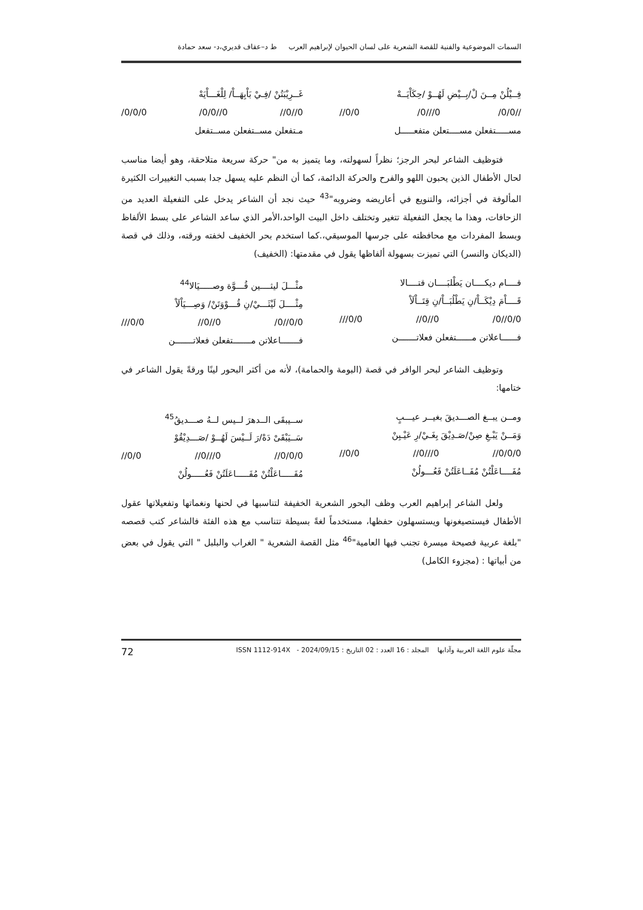السمات الموضوعية والفنية للقصة الشعرية على لسان الحيوان لإبراهيم العرب ط د–عفاف قديري،د- سعد حمادة
فِــيْلُنْ مِــنَ لْ/بِــيْضِ لَهُــوْ /حِكَاْيَــهْ
/0/0// /0///0 //0/0
مســـــتفعلن مســــتعلن متفعـــــل
غَــرِيْبَتُنْ /فِـيْ بَاْبِهَــاْ/ لِلْغَـــاْيَهْ
//0//0 /0/0//0 /0/0/0
مـتفعلن مســتفعلن مســتفعل
فتوظيف الشاعر لبحر الرجز؛ نظراً لسهولته، وما يتميز به من" حركة سريعة متلاحقة، وهو أيضا مناسب لحال الأطفال الذين يحبون اللهو والفرح والحركة الدائمة، كما أن النظم عليه يسهل جدا بسبب التغييرات الكثيرة المألوفة في أجزائه، والتنويع في أعاريضه وضروبه"<sup>43</sup> حيث نجد أن الشاعر يدخل على التفعيلة العديد من الزحافات، وهذا ما يجعل التفعيلة تتغير وتختلف داخل البيت الواحد،الأمر الذي ساعد الشاعر على بسط الألفاظ وبسط المفردات مع محافظته على جرسها الموسيقي،.كما استخدم بحر الخفيف لخفته ورقته، وذلك في قصة (الديكان والنسر) التي تميزت بسهولة ألفاظها يقول في مقدمتها: (الخفيف)
قــــام ديكــــان يَطْلبَــــان قتــــالا
قَــــاْمَ دِيْكَــاْ/نِ يَطْلُبَــاْ/نِ قِتَــاْلَاْ
/0//0/0 //0//0 ///0/0
فــــــاعلاتن مــــــتفعلن فعلاتـــــــن
مثْـــلَ ليثــــين قُـــوَّة وصـــــيَالا<sup>44</sup>
مِثْــــلَ لَيْثَـــيْ/نِ قُـــوْوَتَنْ/ وَصِـــيَاْلَاْ
/0//0/0 //0//0 ///0/0
فـــــــاعلاتن مـــــــتفعلن فعلاتـــــــن
وتوظيف الشاعر لبحر الوافر في قصة (البومة والحمامة)، لأنه من أكثر البحور لينًا ورقةً يقول الشاعر في ختامها:
ومــن يبــغ الصـــديقَ بغيــر عيـــبٍ
وَمَــنْ يَبْـغِ صِنْ/صَـدِيْقَ بِغَـيْ/رِ عَيْـبِنْ
//0/0/0 //0///0 //0/0
مُفَــــاعَلْتُنْ مُفَــاعَلَتُنْ فَعُـــولُنْ
ســيبقَى الــدهرَ لــيس لــهُ صـــديقُ<sup>45</sup>
سَــيَبْقَىْ دَهْ/رَ لَــيْسَ لَهُــوْ /صَـــدِيْقُوْ
//0/0/0 //0///0 //0/0
مُفَـــــاعَلْتُنْ مُفَـــــاعَلَتُنْ فَعُـــــولُنْ
ولعل الشاعر إبراهيم العرب وظف البحور الشعرية الخفيفة لتناسبها في لحنها ونغماتها وتفعيلاتها عقول الأطفال فيستصيغونها ويستسهلون حفظها، مستخدماً لغةً بسيطة تتناسب مع هذه الفئة فالشاعر كتب قصصه "بلغة عربية فصيحة ميسرة تجنب فيها العامية"<sup>46</sup> مثل القصة الشعرية " الغراب والبلبل " التي يقول في بعض من أبياتها : (مجزوء الكامل)
مجلّة علوم اللغة العربية وآدابها المجلد : 16 العدد : 02 التاريخ : 2024/09/15 - ISSN 1112-914X 72